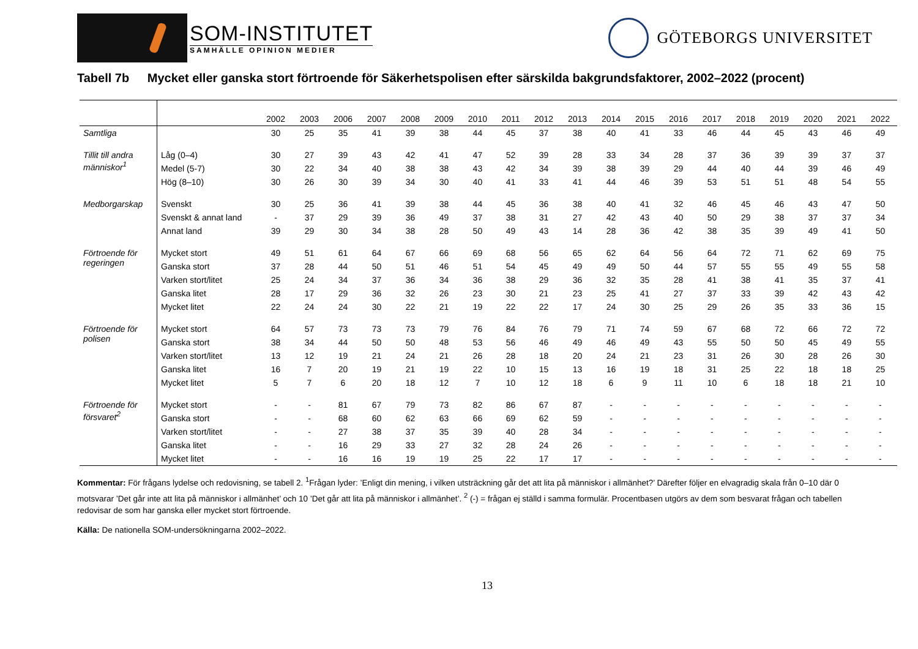SOM-INSTITUTET
SAMHÄLLE OPINION MEDIER
GÖTEBORGS UNIVERSITET
Tabell 7b Mycket eller ganska stort förtroende för Säkerhetspolisen efter särskilda bakgrundsfaktorer, 2002–2022 (procent)
| | | 2002 | 2003 | 2006 | 2007 | 2008 | 2009 | 2010 | 2011 | 2012 | 2013 | 2014 | 2015 | 2016 | 2017 | 2018 | 2019 | 2020 | 2021 | 2022 |
| --- | --- | --- | --- | --- | --- | --- | --- | --- | --- | --- | --- | --- | --- | --- | --- | --- | --- | --- | --- | --- |
| Samtliga | | 30 | 25 | 35 | 41 | 39 | 38 | 44 | 45 | 37 | 38 | 40 | 41 | 33 | 46 | 44 | 45 | 43 | 46 | 49 |
| Tillit till andra människor<sup>1</sup> | Låg (0–4) | 30 | 27 | 39 | 43 | 42 | 41 | 47 | 52 | 39 | 28 | 33 | 34 | 28 | 37 | 36 | 39 | 39 | 37 | 37 |
| | Medel (5-7) | 30 | 22 | 34 | 40 | 38 | 38 | 43 | 42 | 34 | 39 | 38 | 39 | 29 | 44 | 40 | 44 | 39 | 46 | 49 |
| | Hög (8–10) | 30 | 26 | 30 | 39 | 34 | 30 | 40 | 41 | 33 | 41 | 44 | 46 | 39 | 53 | 51 | 51 | 48 | 54 | 55 |
| Medborgarskap | Svenskt | 30 | 25 | 36 | 41 | 39 | 38 | 44 | 45 | 36 | 38 | 40 | 41 | 32 | 46 | 45 | 46 | 43 | 47 | 50 |
| | Svenskt & annat land | - | 37 | 29 | 39 | 36 | 49 | 37 | 38 | 31 | 27 | 42 | 43 | 40 | 50 | 29 | 38 | 37 | 37 | 34 |
| | Annat land | 39 | 29 | 30 | 34 | 38 | 28 | 50 | 49 | 43 | 14 | 28 | 36 | 42 | 38 | 35 | 39 | 49 | 41 | 50 |
| Förtroende för regeringen | Mycket stort | 49 | 51 | 61 | 64 | 67 | 66 | 69 | 68 | 56 | 65 | 62 | 64 | 56 | 64 | 72 | 71 | 62 | 69 | 75 |
| | Ganska stort | 37 | 28 | 44 | 50 | 51 | 46 | 51 | 54 | 45 | 49 | 49 | 50 | 44 | 57 | 55 | 55 | 49 | 55 | 58 |
| | Varken stort/litet | 25 | 24 | 34 | 37 | 36 | 34 | 36 | 38 | 29 | 36 | 32 | 35 | 28 | 41 | 38 | 41 | 35 | 37 | 41 |
| | Ganska litet | 28 | 17 | 29 | 36 | 32 | 26 | 23 | 30 | 21 | 23 | 25 | 41 | 27 | 37 | 33 | 39 | 42 | 43 | 42 |
| | Mycket litet | 22 | 24 | 24 | 30 | 22 | 21 | 19 | 22 | 22 | 17 | 24 | 30 | 25 | 29 | 26 | 35 | 33 | 36 | 15 |
| Förtroende för polisen | Mycket stort | 64 | 57 | 73 | 73 | 73 | 79 | 76 | 84 | 76 | 79 | 71 | 74 | 59 | 67 | 68 | 72 | 66 | 72 | 72 |
| | Ganska stort | 38 | 34 | 44 | 50 | 50 | 48 | 53 | 56 | 46 | 49 | 46 | 49 | 43 | 55 | 50 | 50 | 45 | 49 | 55 |
| | Varken stort/litet | 13 | 12 | 19 | 21 | 24 | 21 | 26 | 28 | 18 | 20 | 24 | 21 | 23 | 31 | 26 | 30 | 28 | 26 | 30 |
| | Ganska litet | 16 | 7 | 20 | 19 | 21 | 19 | 22 | 10 | 15 | 13 | 16 | 19 | 18 | 31 | 25 | 22 | 18 | 18 | 25 |
| | Mycket litet | 5 | 7 | 6 | 20 | 18 | 12 | 7 | 10 | 12 | 18 | 6 | 9 | 11 | 10 | 6 | 18 | 18 | 21 | 10 |
| Förtroende för försvaret<sup>2</sup> | Mycket stort | - | - | 81 | 67 | 79 | 73 | 82 | 86 | 67 | 87 | - | - | - | - | - | - | - | - | - |
| | Ganska stort | - | - | 68 | 60 | 62 | 63 | 66 | 69 | 62 | 59 | - | - | - | - | - | - | - | - | - |
| | Varken stort/litet | - | - | 27 | 38 | 37 | 35 | 39 | 40 | 28 | 34 | - | - | - | - | - | - | - | - | - |
| | Ganska litet | - | - | 16 | 29 | 33 | 27 | 32 | 28 | 24 | 26 | - | - | - | - | - | - | - | - | - |
| | Mycket litet | - | - | 16 | 16 | 19 | 19 | 25 | 22 | 17 | 17 | - | - | - | - | - | - | - | - | - |
Kommentar: För frågans lydelse och redovisning, se tabell 2. <sup>1</sup>Frågan lyder: ’Enligt din mening, i vilken utsträckning går det att lita på människor i allmänhet?’ Därefter följer en elvagradig skala från 0–10 där 0 motsvarar ’Det går inte att lita på människor i allmänhet’ och 10 ’Det går att lita på människor i allmänhet’. <sup>2</sup> (-) = frågan ej ställd i samma formulär. Procentbasen utgörs av dem som besvarat frågan och tabellen redovisar de som har ganska eller mycket stort förtroende.
Källa: De nationella SOM-undersökningarna 2002–2022.
13